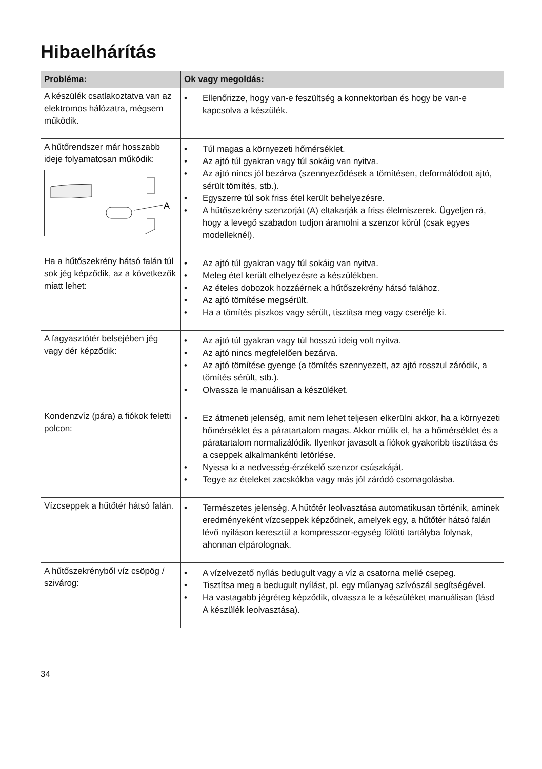Hibaelhárítás
| Probléma: | Ok vagy megoldás: |
| --- | --- |
| A készülék csatlakoztatva van az elektromos hálózatra, mégsem működik. | • Ellenőrizze, hogy van-e feszültség a konnektorban és hogy be van-e kapcsolva a készülék. |
| A hűtőrendszer már hosszabb ideje folyamatosan működik: A | • Túl magas a környezeti hőmérséklet. • Az ajtó túl gyakran vagy túl sokáig van nyitva. • Az ajtó nincs jól bezárva (szennyeződések a tömítésen, deformálódott ajtó, sérült tömítés, stb.). • Egyszerre túl sok friss étel került behelyezésre. • A hűtőszekrény szenzorját (A) eltakarják a friss élelmiszerek. Ügyeljen rá, hogy a levegő szabadon tudjon áramolni a szenzor körül (csak egyes modelleknél). |
| Ha a hűtőszekrény hátsó falán túl sok jég képződik, az a következők miatt lehet: | • Az ajtó túl gyakran vagy túl sokáig van nyitva. • Meleg étel került elhelyezésre a készülékben. • Az ételes dobozok hozzáérnek a hűtőszekrény hátsó falához. • Az ajtó tömítése megsérült. • Ha a tömítés piszkos vagy sérült, tisztítsa meg vagy cserélje ki. |
| A fagyasztótér belsejében jég vagy dér képződik: | • Az ajtó túl gyakran vagy túl hosszú ideig volt nyitva. • Az ajtó nincs megfelelően bezárva. • Az ajtó tömítése gyenge (a tömítés szennyezett, az ajtó rosszul záródik, a tömítés sérült, stb.). • Olvassza le manuálisan a készüléket. |
| Kondenzvíz (pára) a fiókok feletti polcon: | • Ez átmeneti jelenség, amit nem lehet teljesen elkerülni akkor, ha a környezeti hőmérséklet és a páratartalom magas. Akkor múlik el, ha a hőmérséklet és a páratartalom normalizálódik. Ilyenkor javasolt a fiókok gyakoribb tisztítása és a cseppek alkalmankénti letörlése. • Nyissa ki a nedvesség-érzékelő szenzor csúszkáját. • Tegye az ételeket zacskókba vagy más jól záródó csomagolásba. |
| Vízcseppek a hűtőtér hátsó falán. | • Természetes jelenség. A hűtőtér leolvasztása automatikusan történik, aminek eredményeként vízcseppek képződnek, amelyek egy, a hűtőtér hátsó falán lévő nyíláson keresztül a kompresszor-egység fölötti tartályba folynak, ahonnan elpárolognak. |
| A hűtőszekrényből víz csöpög / szivárog: | • A vízelvezető nyílás bedugult vagy a víz a csatorna mellé csepeg. • Tisztítsa meg a bedugult nyílást, pl. egy műanyag szívószál segítségével. • Ha vastagabb jégréteg képződik, olvassza le a készüléket manuálisan (lásd A készülék leolvasztása). |
34